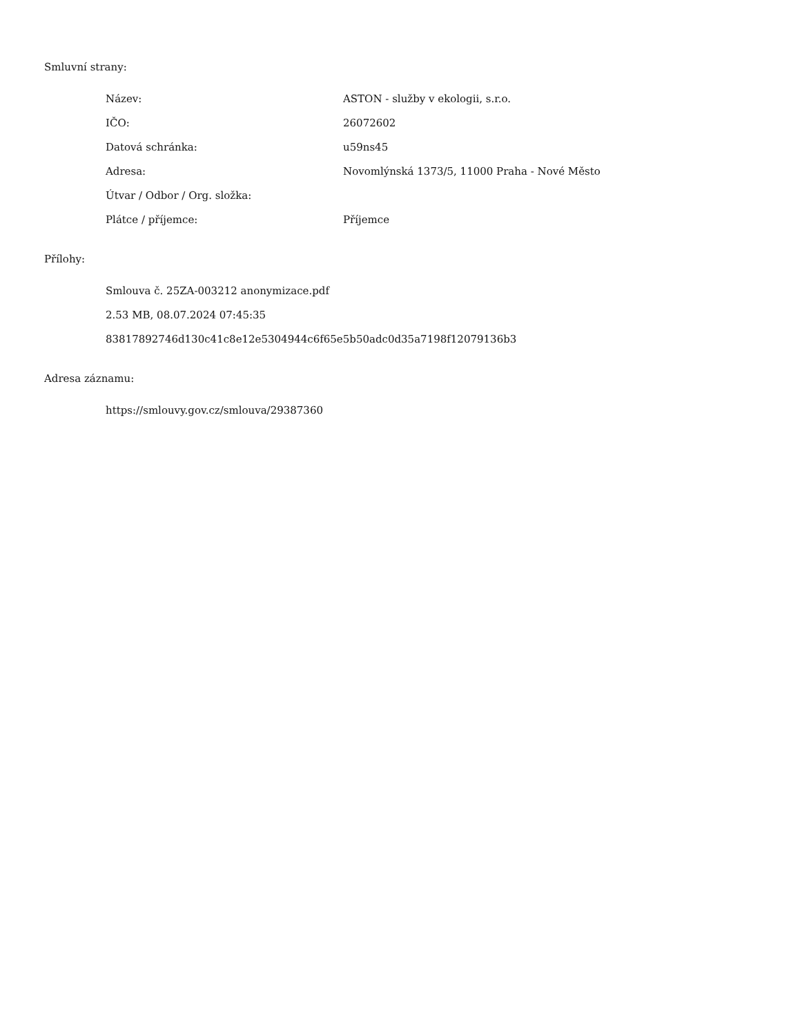Smluvní strany:
| Název: | ASTON - služby v ekologii, s.r.o. |
| IČO: | 26072602 |
| Datová schránka: | u59ns45 |
| Adresa: | Novomlýnská 1373/5, 11000 Praha - Nové Město |
| Útvar / Odbor / Org. složka: | |
| Plátce / příjemce: | Příjemce |
Přílohy:
Smlouva č. 25ZA-003212 anonymizace.pdf
2.53 MB, 08.07.2024 07:45:35
83817892746d130c41c8e12e5304944c6f65e5b50adc0d35a7198f12079136b3
Adresa záznamu:
https://smlouvy.gov.cz/smlouva/29387360